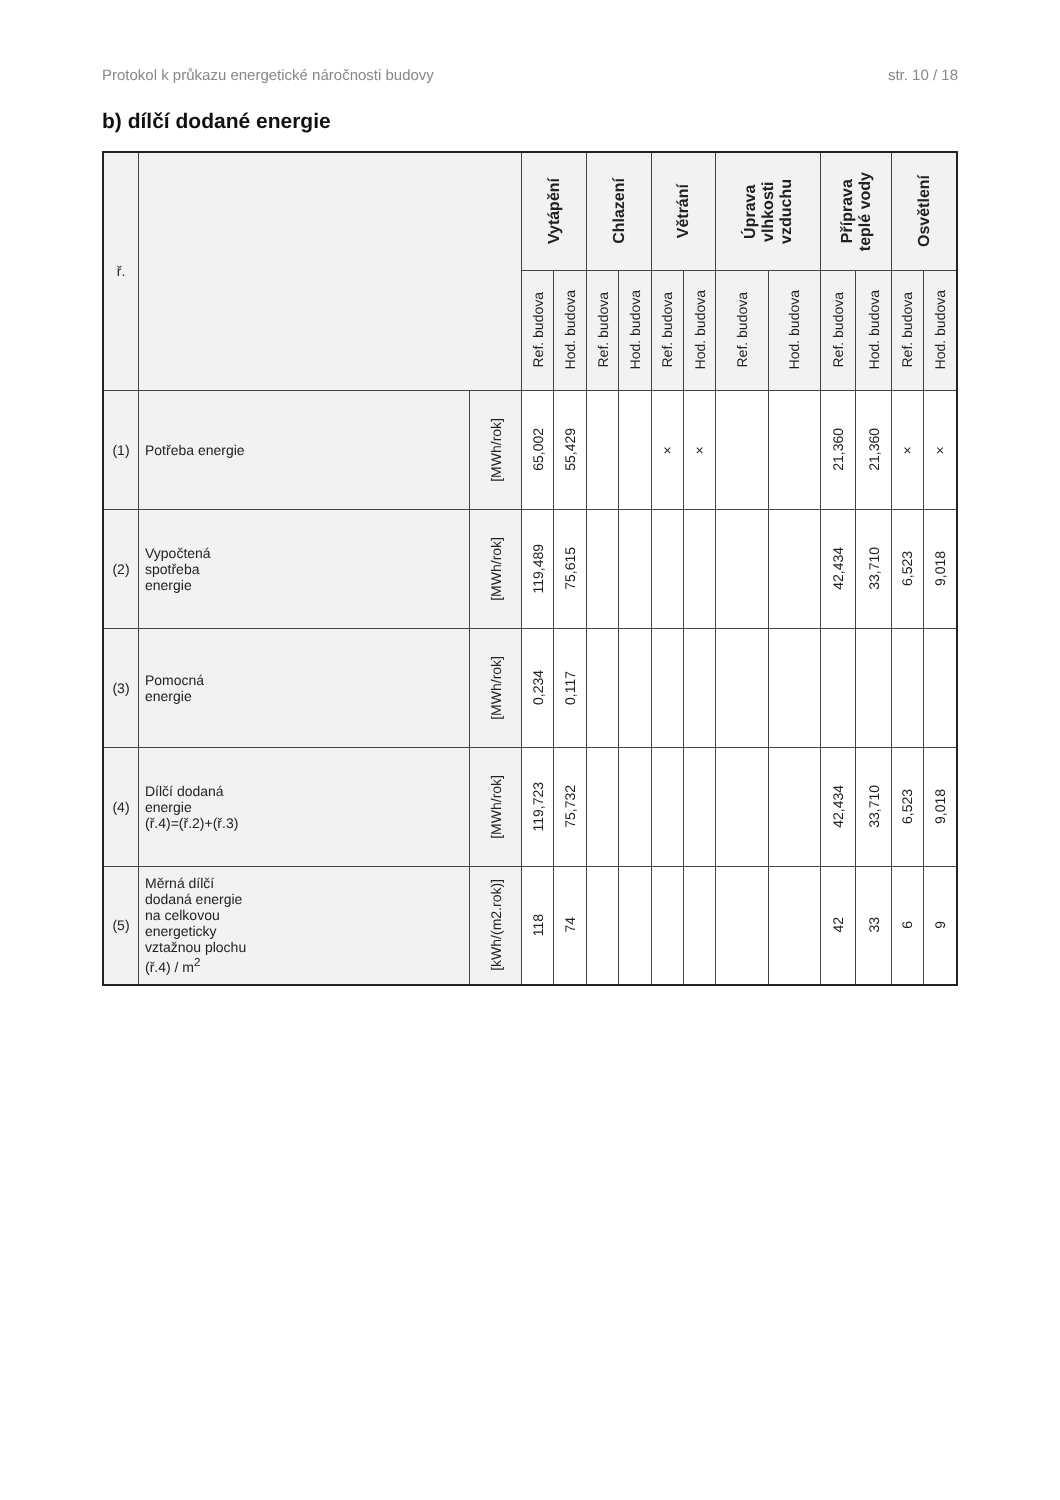Protokol k průkazu energetické náročnosti budovy str. 10 / 18
b) dílčí dodané energie
| ř. | | | Vytápění | | Chlazení | | Větrání | | Úprava vlhkosti vzduchu | | Příprava teplé vody | | Osvětlení | |
| | | | Ref. budova | Hod. budova | Ref. budova | Hod. budova | Ref. budova | Hod. budova | Ref. budova | Hod. budova | Ref. budova | Hod. budova | Ref. budova | Hod. budova |
| (1) | Potřeba energie | [MWh/rok] | 65,002 | 55,429 | | | × | × | | | 21,360 | 21,360 | × | × |
| (2) | Vypočtená spotřeba energie | [MWh/rok] | 119,489 | 75,615 | | | | | | | 42,434 | 33,710 | 6,523 | 9,018 |
| (3) | Pomocná energie | [MWh/rok] | 0,234 | 0,117 | | | | | | | | | | |
| (4) | Dílčí dodaná energie (ř.4)=(ř.2)+(ř.3) | [MWh/rok] | 119,723 | 75,732 | | | | | | | 42,434 | 33,710 | 6,523 | 9,018 |
| (5) | Měrná dílčí dodaná energie na celkovou energeticky vztažnou plochu (ř.4) / m<sup>2</sup> | [kWh/(m2.rok)] | 118 | 74 | | | | | | | 42 | 33 | 6 | 9 |